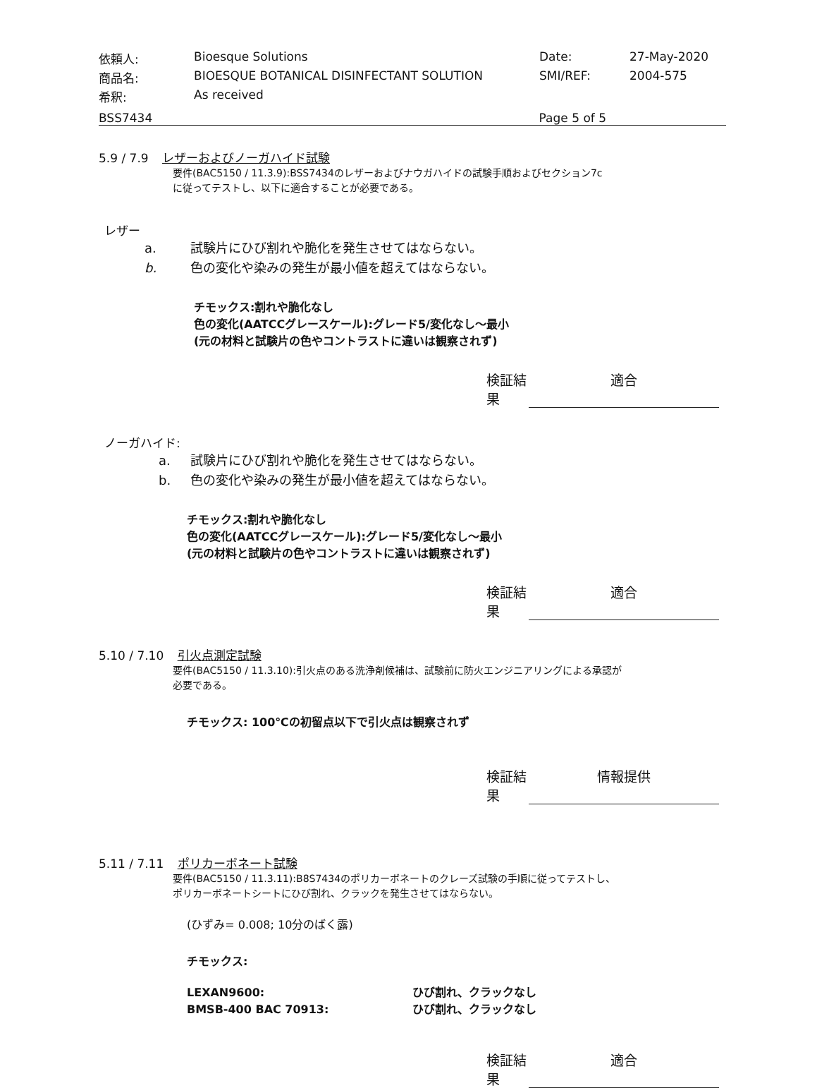依頼人:
Bioesque Solutions
Date:
27-May-2020
商品名:
BIOESQUE BOTANICAL DISINFECTANT SOLUTION
SMI/REF:
2004-575
希釈:
As received
BSS7434 Page 5 of 5
5.9 / 7.9 レザーおよびノーガハイド試験
要件(BAC5150 / 11.3.9):BSS7434のレザーおよびナウガハイドの試験手順およびセクション7c
に従ってテストし、以下に適合することが必要である。
レザー
a. 試験片にひび割れや脆化を発生させてはならない。
b. 色の変化や染みの発生が最小値を超えてはならない。
チモックス:割れや脆化なし
色の変化(AATCCグレースケール):グレード5/変化なし～最小
(元の材料と試験片の色やコントラストに違いは観察されず)
検証結果 適合
ノーガハイド:
a. 試験片にひび割れや脆化を発生させてはならない。
b. 色の変化や染みの発生が最小値を超えてはならない。
チモックス:割れや脆化なし
色の変化(AATCCグレースケール):グレード5/変化なし～最小
(元の材料と試験片の色やコントラストに違いは観察されず)
検証結果 適合
5.10 / 7.10 引火点測定試験
要件(BAC5150 / 11.3.10):引火点のある洗浄剤候補は、試験前に防火エンジニアリングによる承認が
必要である。
チモックス: 100℃の初留点以下で引火点は観察されず
検証結果 情報提供
5.11 / 7.11 ポリカーボネート試験
要件(BAC5150 / 11.3.11):B8S7434のポリカーボネートのクレーズ試験の手順に従ってテストし、
ポリカーボネートシートにひび割れ、クラックを発生させてはならない。
(ひずみ= 0.008; 10分のばく露)
チモックス:
LEXAN9600: ひび割れ、クラックなし
BMSB-400 BAC 70913: ひび割れ、クラックなし
検証結果 適合